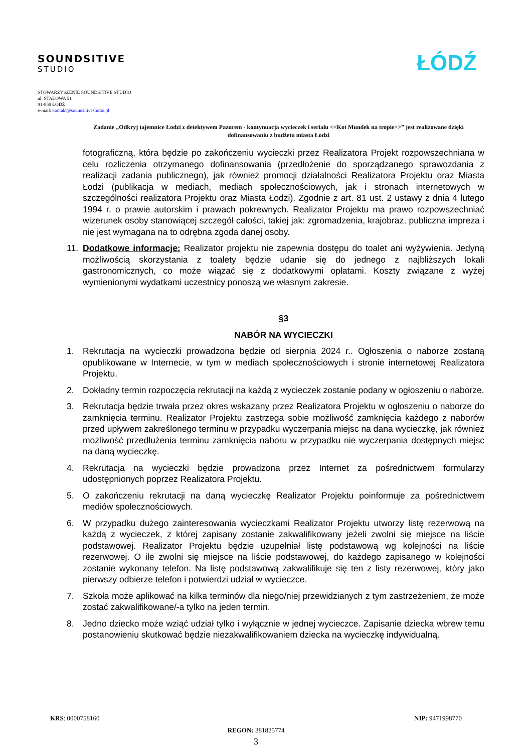SOUNDSITIVE
STUDIO
ŁÓDŹ
STOWARZYSZENIE SOUNDSITIVE STUDIO
ul. STALOWA 51
91-859 ŁÓDŹ
e-mail: kontakt@soundsitivestudio.pl
Zadanie „Odkryj tajemnice Łodzi z detektywem Pazurem - kontynuacja wycieczek i serialu <<Kot Mundek na tropie>>” jest realizowane dzięki dofinansowaniu z budżetu miasta Łodzi
fotograficzną, która będzie po zakończeniu wycieczki przez Realizatora Projekt rozpowszechniana w celu rozliczenia otrzymanego dofinansowania (przedłożenie do sporządzanego sprawozdania z realizacji zadania publicznego), jak również promocji działalności Realizatora Projektu oraz Miasta Łodzi (publikacja w mediach, mediach społecznościowych, jak i stronach internetowych w szczególności realizatora Projektu oraz Miasta Łodzi). Zgodnie z art. 81 ust. 2 ustawy z dnia 4 lutego 1994 r. o prawie autorskim i prawach pokrewnych. Realizator Projektu ma prawo rozpowszechniać wizerunek osoby stanowiącej szczegół całości, takiej jak: zgromadzenia, krajobraz, publiczna impreza i nie jest wymagana na to odrębna zgoda danej osoby.
11. Dodatkowe informacje: Realizator projektu nie zapewnia dostępu do toalet ani wyżywienia. Jedyną możliwością skorzystania z toalety będzie udanie się do jednego z najbliższych lokali gastronomicznych, co może wiązać się z dodatkowymi opłatami. Koszty związane z wyżej wymienionymi wydatkami uczestnicy ponoszą we własnym zakresie.
§3
NABÓR NA WYCIECZKI
1. Rekrutacja na wycieczki prowadzona będzie od sierpnia 2024 r.. Ogłoszenia o naborze zostaną opublikowane w Internecie, w tym w mediach społecznościowych i stronie internetowej Realizatora Projektu.
2. Dokładny termin rozpoczęcia rekrutacji na każdą z wycieczek zostanie podany w ogłoszeniu o naborze.
3. Rekrutacja będzie trwała przez okres wskazany przez Realizatora Projektu w ogłoszeniu o naborze do zamknięcia terminu. Realizator Projektu zastrzega sobie możliwość zamknięcia każdego z naborów przed upływem zakreślonego terminu w przypadku wyczerpania miejsc na dana wycieczkę, jak również możliwość przedłużenia terminu zamknięcia naboru w przypadku nie wyczerpania dostępnych miejsc na daną wycieczkę.
4. Rekrutacja na wycieczki będzie prowadzona przez Internet za pośrednictwem formularzy udostępnionych poprzez Realizatora Projektu.
5. O zakończeniu rekrutacji na daną wycieczkę Realizator Projektu poinformuje za pośrednictwem mediów społecznościowych.
6. W przypadku dużego zainteresowania wycieczkami Realizator Projektu utworzy listę rezerwową na każdą z wycieczek, z której zapisany zostanie zakwalifikowany jeżeli zwolni się miejsce na liście podstawowej. Realizator Projektu będzie uzupełniał listę podstawową wg kolejności na liście rezerwowej. O ile zwolni się miejsce na liście podstawowej, do każdego zapisanego w kolejności zostanie wykonany telefon. Na listę podstawową zakwalifikuje się ten z listy rezerwowej, który jako pierwszy odbierze telefon i potwierdzi udział w wycieczce.
7. Szkoła może aplikować na kilka terminów dla niego/niej przewidzianych z tym zastrzeżeniem, że może zostać zakwalifikowane/-a tylko na jeden termin.
8. Jedno dziecko może wziąć udział tylko i wyłącznie w jednej wycieczce. Zapisanie dziecka wbrew temu postanowieniu skutkować będzie niezakwalifikowaniem dziecka na wycieczkę indywidualną.
KRS: 0000758160 NIP: 9471998770
REGON: 381825774
3